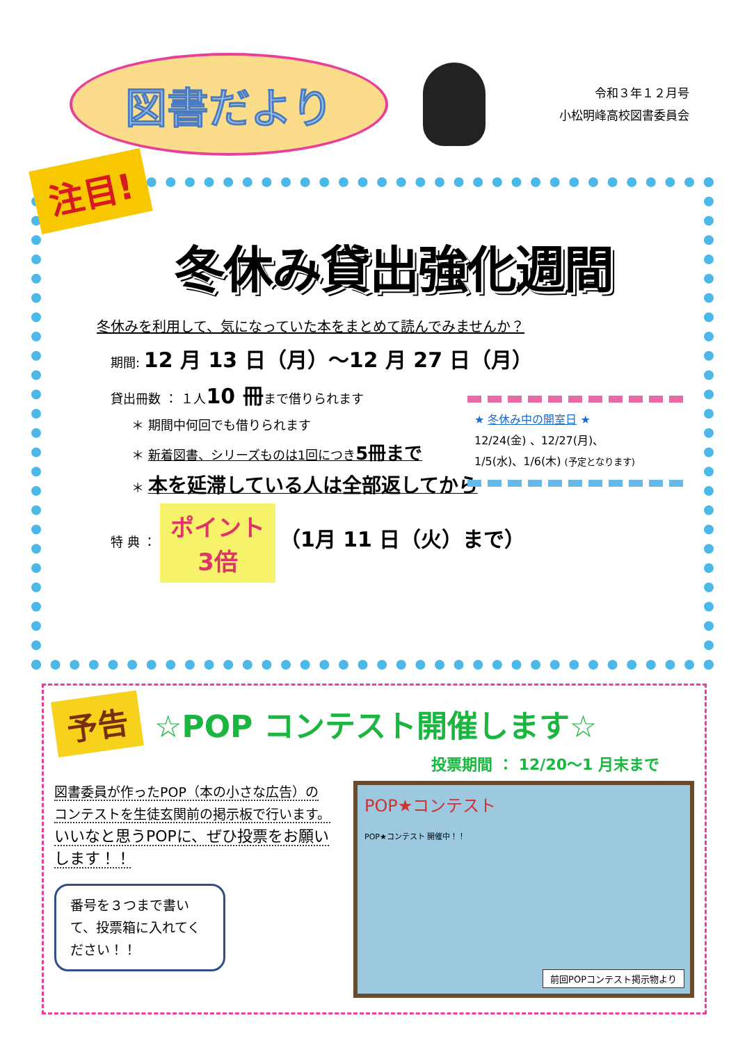図書だより
令和３年１２月号
小松明峰高校図書委員会
注目!
冬休み貸出強化週間
冬休みを利用して、気になっていた本をまとめて読んでみませんか？
期間: 12 月 13 日（月）～12 月 27 日（月）
貸出冊数 ： １人10 冊まで借りられます
＊ 期間中何回でも借りられます
＊ 新着図書、シリーズものは1回につき5冊まで
＊ 本を延滞している人は全部返してから
特 典 ： ポイント
3倍 （1月 11 日（火）まで）
★ 冬休み中の開室日 ★
12/24(金) 、12/27(月)、
1/5(水)、1/6(木) (予定となります)
予告 ☆POP コンテスト開催します☆
投票期間 ： 12/20～1 月末まで
図書委員が作ったPOP（本の小さな広告）の
コンテストを生徒玄関前の掲示板で行います。
いいなと思うPOPに、ぜひ投票をお願いします！！
番号を３つまで書いて、投票箱に入れてください！！
POP★コンテスト
POP★コンテスト 開催中！！
前回POPコンテスト掲示物より